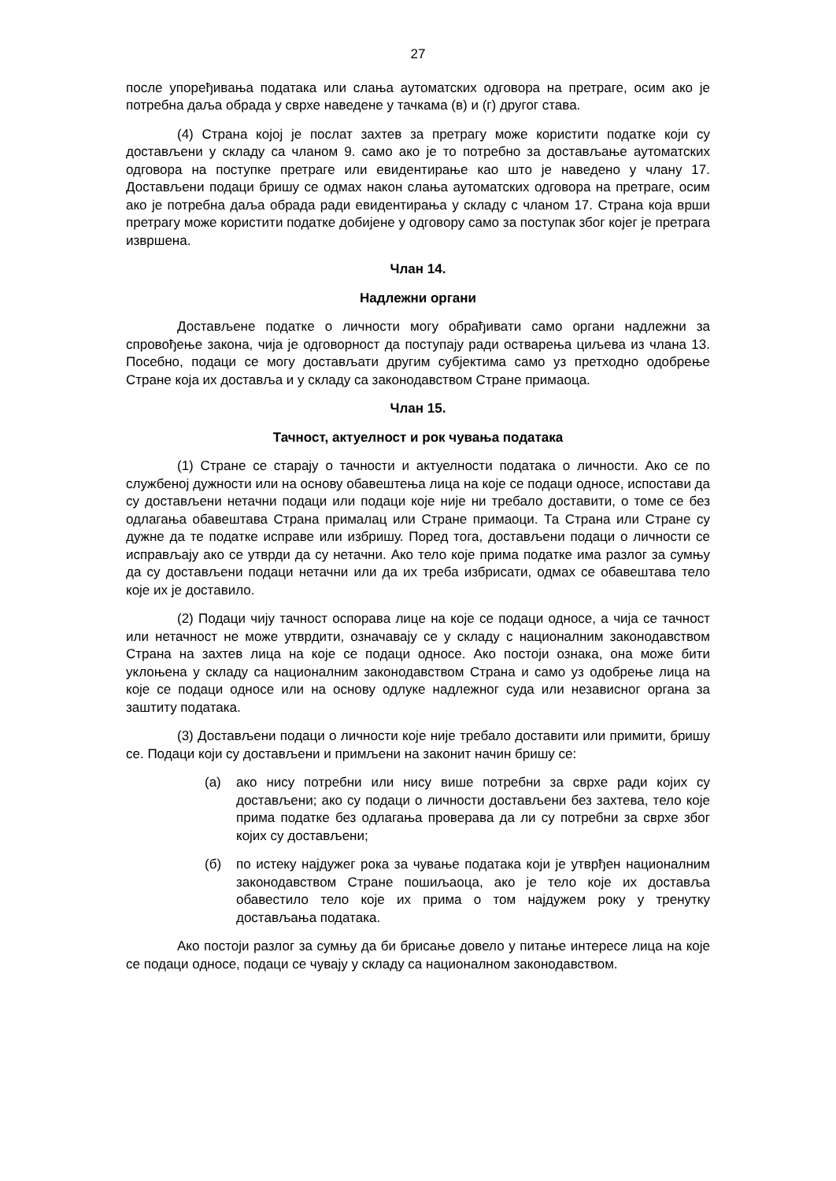27
после упоређивања података или слања аутоматских одговора на претраге, осим ако је потребна даља обрада у сврхе наведене у тачкама (в) и (г) другог става.
(4) Страна којој је послат захтев за претрагу може користити податке који су достављени у складу са чланом 9. само ако је то потребно за достављање аутоматских одговора на поступке претраге или евидентирање као што је наведено у члану 17. Достављени подаци бришу се одмах након слања аутоматских одговора на претраге, осим ако је потребна даља обрада ради евидентирања у складу с чланом 17. Страна која врши претрагу може користити податке добијене у одговору само за поступак због којег је претрага извршена.
Члан 14.
Надлежни органи
Достављене податке о личности могу обрађивати само органи надлежни за спровођење закона, чија је одговорност да поступају ради остварења циљева из члана 13. Посебно, подаци се могу достављати другим субјектима само уз претходно одобрење Стране која их доставља и у складу са законодавством Стране примаоца.
Члан 15.
Тачност, актуелност и рок чувања података
(1) Стране се старају о тачности и актуелности података о личности. Ако се по службеној дужности или на основу обавештења лица на које се подаци односе, испостави да су достављени нетачни подаци или подаци које није ни требало доставити, о томе се без одлагања обавештава Страна прималац или Стране примаоци. Та Страна или Стране су дужне да те податке исправе или избришу. Поред тога, достављени подаци о личности се исправљају ако се утврди да су нетачни. Ако тело које прима податке има разлог за сумњу да су достављени подаци нетачни или да их треба избрисати, одмах се обавештава тело које их је доставило.
(2) Подаци чију тачност оспорава лице на које се подаци односе, а чија се тачност или нетачност не може утврдити, означавају се у складу с националним законодавством Страна на захтев лица на које се подаци односе. Ако постоји ознака, она може бити уклоњена у складу са националним законодавством Страна и само уз одобрење лица на које се подаци односе или на основу одлуке надлежног суда или независног органа за заштиту података.
(3) Достављени подаци о личности које није требало доставити или примити, бришу се. Подаци који су достављени и примљени на законит начин бришу се:
(а) ако нису потребни или нису више потребни за сврхе ради којих су достављени; ако су подаци о личности достављени без захтева, тело које прима податке без одлагања проверава да ли су потребни за сврхе због којих су достављени;
(б) по истеку најдужег рока за чување података који је утврђен националним законодавством Стране пошиљаоца, ако је тело које их доставља обавестило тело које их прима о том најдужем року у тренутку достављања података.
Ако постоји разлог за сумњу да би брисање довело у питање интересе лица на које се подаци односе, подаци се чувају у складу са националном законодавством.